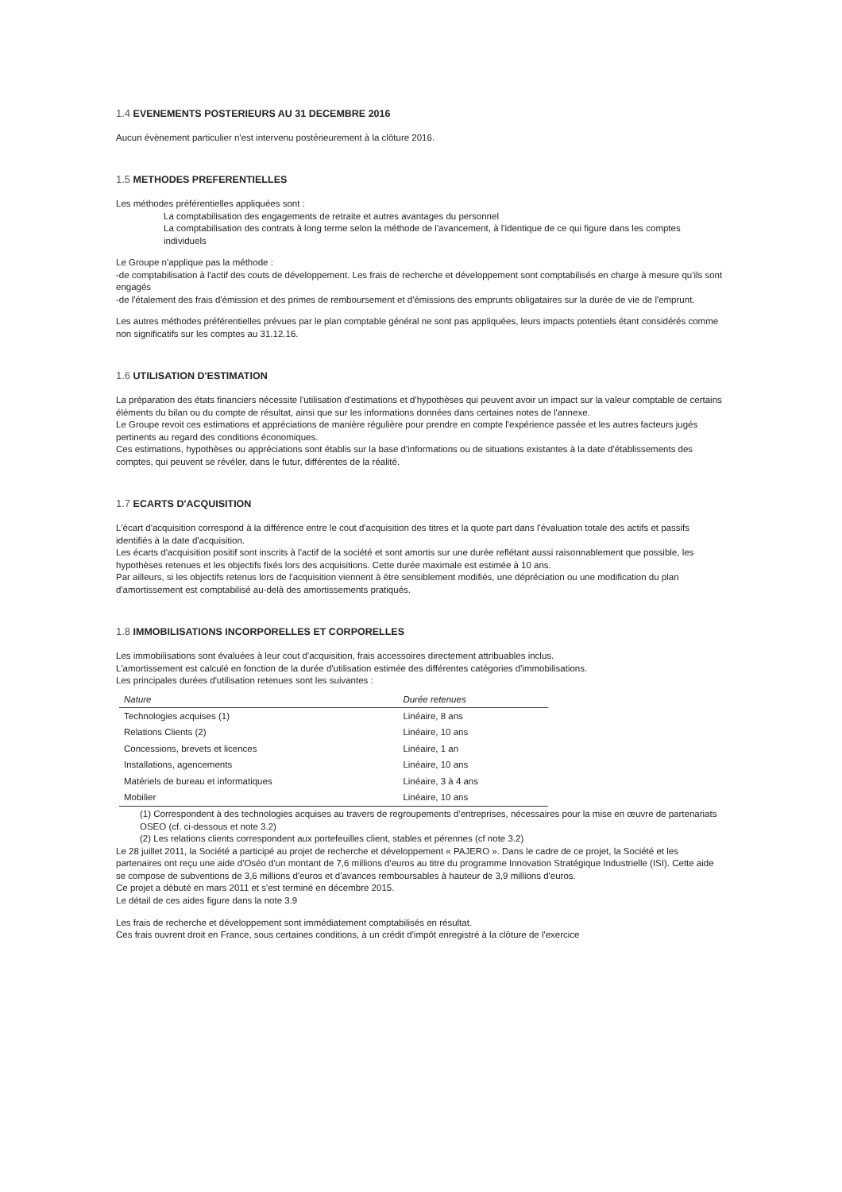1.4 EVENEMENTS POSTERIEURS AU 31 DECEMBRE 2016
Aucun évènement particulier n'est intervenu postérieurement à la clôture 2016.
1.5 METHODES PREFERENTIELLES
Les méthodes préférentielles appliquées sont :
La comptabilisation des engagements de retraite et autres avantages du personnel
La comptabilisation des contrats à long terme selon la méthode de l'avancement, à l'identique de ce qui figure dans les comptes individuels
Le Groupe n'applique pas la méthode :
-de comptabilisation à l'actif des couts de développement. Les frais de recherche et développement sont comptabilisés en charge à mesure qu'ils sont engagés
-de l'étalement des frais d'émission et des primes de remboursement et d'émissions des emprunts obligataires sur la durée de vie de l'emprunt.
Les autres méthodes préférentielles prévues par le plan comptable général ne sont pas appliquées, leurs impacts potentiels étant considérés comme non significatifs sur les comptes au 31.12.16.
1.6 UTILISATION D'ESTIMATION
La préparation des états financiers nécessite l'utilisation d'estimations et d'hypothèses qui peuvent avoir un impact sur la valeur comptable de certains éléments du bilan ou du compte de résultat, ainsi que sur les informations données dans certaines notes de l'annexe.
Le Groupe revoit ces estimations et appréciations de manière régulière pour prendre en compte l'expérience passée et les autres facteurs jugés pertinents au regard des conditions économiques.
Ces estimations, hypothèses ou appréciations sont établis sur la base d'informations ou de situations existantes à la date d'établissements des comptes, qui peuvent se révéler, dans le futur, différentes de la réalité.
1.7 ECARTS D'ACQUISITION
L'écart d'acquisition correspond à la différence entre le cout d'acquisition des titres et la quote part dans l'évaluation totale des actifs et passifs identifiés à la date d'acquisition.
Les écarts d'acquisition positif sont inscrits à l'actif de la société et sont amortis sur une durée reflétant aussi raisonnablement que possible, les hypothèses retenues et les objectifs fixés lors des acquisitions. Cette durée maximale est estimée à 10 ans.
Par ailleurs, si les objectifs retenus lors de l'acquisition viennent à être sensiblement modifiés, une dépréciation ou une modification du plan d'amortissement est comptabilisé au-delà des amortissements pratiqués.
1.8 IMMOBILISATIONS INCORPORELLES ET CORPORELLES
Les immobilisations sont évaluées à leur cout d'acquisition, frais accessoires directement attribuables inclus.
L'amortissement est calculé en fonction de la durée d'utilisation estimée des différentes catégories d'immobilisations.
Les principales durées d'utilisation retenues sont les suivantes :
| Nature | Durée retenues |
| --- | --- |
| Technologies acquises (1) | Linéaire, 8 ans |
| Relations Clients (2) | Linéaire, 10 ans |
| Concessions, brevets et licences | Linéaire, 1 an |
| Installations, agencements | Linéaire, 10 ans |
| Matériels de bureau et informatiques | Linéaire, 3 à 4 ans |
| Mobilier | Linéaire, 10 ans |
(1) Correspondent à des technologies acquises au travers de regroupements d'entreprises, nécessaires pour la mise en œuvre de partenariats OSEO (cf. ci-dessous et note 3.2)
(2) Les relations clients correspondent aux portefeuilles client, stables et pérennes (cf note 3.2)
Le 28 juillet 2011, la Société a participé au projet de recherche et développement « PAJERO ». Dans le cadre de ce projet, la Société et les partenaires ont reçu une aide d'Oséo d'un montant de 7,6 millions d'euros au titre du programme Innovation Stratégique Industrielle (ISI). Cette aide se compose de subventions de 3,6 millions d'euros et d'avances remboursables à hauteur de 3,9 millions d'euros.
Ce projet a débuté en mars 2011 et s'est terminé en décembre 2015.
Le détail de ces aides figure dans la note 3.9
Les frais de recherche et développement sont immédiatement comptabilisés en résultat.
Ces frais ouvrent droit en France, sous certaines conditions, à un crédit d'impôt enregistré à la clôture de l'exercice